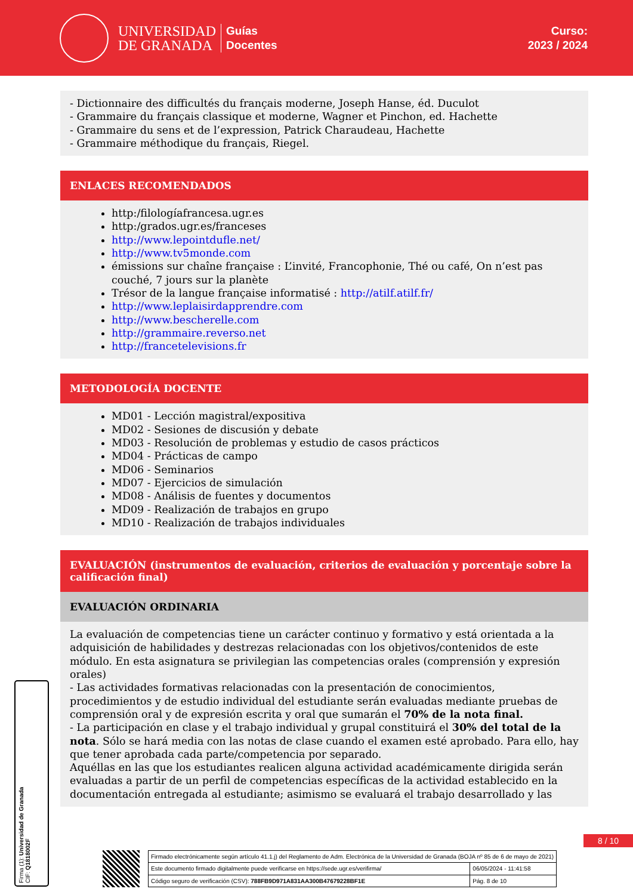UNIVERSIDAD
DE GRANADA
Guías
Docentes
Curso:
2023 / 2024
- Dictionnaire des difficultés du français moderne, Joseph Hanse, éd. Duculot
- Grammaire du français classique et moderne, Wagner et Pinchon, ed. Hachette
- Grammaire du sens et de l’expression, Patrick Charaudeau, Hachette
- Grammaire méthodique du français, Riegel.
ENLACES RECOMENDADOS
http:/filologíafrancesa.ugr.es
http:/grados.ugr.es/franceses
http://www.lepointdufle.net/
http://www.tv5monde.com
émissions sur chaîne française : L’invité, Francophonie, Thé ou café, On n’est pas couché, 7 jours sur la planète
Trésor de la langue française informatisé : http://atilf.atilf.fr/
http://www.leplaisirdapprendre.com
http://www.bescherelle.com
http://grammaire.reverso.net
http://francetelevisions.fr
METODOLOGÍA DOCENTE
MD01 - Lección magistral/expositiva
MD02 - Sesiones de discusión y debate
MD03 - Resolución de problemas y estudio de casos prácticos
MD04 - Prácticas de campo
MD06 - Seminarios
MD07 - Ejercicios de simulación
MD08 - Análisis de fuentes y documentos
MD09 - Realización de trabajos en grupo
MD10 - Realización de trabajos individuales
EVALUACIÓN (instrumentos de evaluación, criterios de evaluación y porcentaje sobre la calificación final)
EVALUACIÓN ORDINARIA
La evaluación de competencias tiene un carácter continuo y formativo y está orientada a la adquisición de habilidades y destrezas relacionadas con los objetivos/contenidos de este módulo. En esta asignatura se privilegian las competencias orales (comprensión y expresión orales)
- Las actividades formativas relacionadas con la presentación de conocimientos, procedimientos y de estudio individual del estudiante serán evaluadas mediante pruebas de comprensión oral y de expresión escrita y oral que sumarán el 70% de la nota final.
- La participación en clase y el trabajo individual y grupal constituirá el 30% del total de la nota. Sólo se hará media con las notas de clase cuando el examen esté aprobado. Para ello, hay que tener aprobada cada parte/competencia por separado.
Aquéllas en las que los estudiantes realicen alguna actividad académicamente dirigida serán evaluadas a partir de un perfil de competencias específicas de la actividad establecido en la documentación entregada al estudiante; asimismo se evaluará el trabajo desarrollado y las
Firma (1): Universidad de Granada
CIF: Q1818002F
8 / 10
| Firmado electrónicamente según artículo 41.1.j) del Reglamento de Adm. Electrónica de la Universidad de Granada (BOJA nº 85 de 6 de mayo de 2021) | |
| Este documento firmado digitalmente puede verificarse en https://sede.ugr.es/verifirma/ | 06/05/2024 - 11:41:58 |
| Código seguro de verificación (CSV): 788FB9D971A831AA300B47679228BF1E | Pág. 8 de 10 |